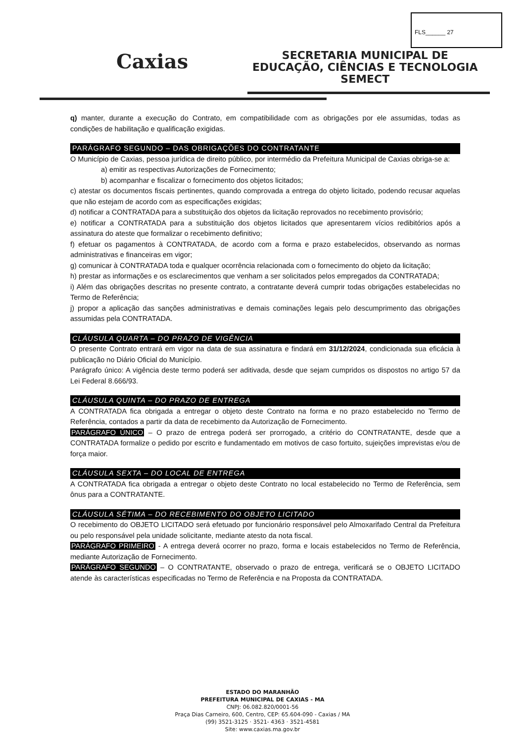FLS______ 27
Caxias
SECRETARIA MUNICIPAL DE
EDUCAÇÃO, CIÊNCIAS E TECNOLOGIA
SEMECT
q) manter, durante a execução do Contrato, em compatibilidade com as obrigações por ele assumidas, todas as condições de habilitação e qualificação exigidas.
PARÁGRAFO SEGUNDO – DAS OBRIGAÇÕES DO CONTRATANTE
O Município de Caxias, pessoa jurídica de direito público, por intermédio da Prefeitura Municipal de Caxias obriga-se a:
a) emitir as respectivas Autorizações de Fornecimento;
b) acompanhar e fiscalizar o fornecimento dos objetos licitados;
c) atestar os documentos fiscais pertinentes, quando comprovada a entrega do objeto licitado, podendo recusar aquelas que não estejam de acordo com as especificações exigidas;
d) notificar a CONTRATADA para a substituição dos objetos da licitação reprovados no recebimento provisório;
e) notificar a CONTRATADA para a substituição dos objetos licitados que apresentarem vícios redibitórios após a assinatura do ateste que formalizar o recebimento definitivo;
f) efetuar os pagamentos à CONTRATADA, de acordo com a forma e prazo estabelecidos, observando as normas administrativas e financeiras em vigor;
g) comunicar à CONTRATADA toda e qualquer ocorrência relacionada com o fornecimento do objeto da licitação;
h) prestar as informações e os esclarecimentos que venham a ser solicitados pelos empregados da CONTRATADA;
i) Além das obrigações descritas no presente contrato, a contratante deverá cumprir todas obrigações estabelecidas no Termo de Referência;
j) propor a aplicação das sanções administrativas e demais cominações legais pelo descumprimento das obrigações assumidas pela CONTRATADA.
CLÁUSULA QUARTA – DO PRAZO DE VIGÊNCIA
O presente Contrato entrará em vigor na data de sua assinatura e findará em 31/12/2024, condicionada sua eficácia à publicação no Diário Oficial do Município.
Parágrafo único: A vigência deste termo poderá ser aditivada, desde que sejam cumpridos os dispostos no artigo 57 da Lei Federal 8.666/93.
CLÁUSULA QUINTA – DO PRAZO DE ENTREGA
A CONTRATADA fica obrigada a entregar o objeto deste Contrato na forma e no prazo estabelecido no Termo de Referência, contados a partir da data de recebimento da Autorização de Fornecimento.
PARÁGRAFO ÚNICO – O prazo de entrega poderá ser prorrogado, a critério do CONTRATANTE, desde que a CONTRATADA formalize o pedido por escrito e fundamentado em motivos de caso fortuito, sujeições imprevistas e/ou de força maior.
CLÁUSULA SEXTA – DO LOCAL DE ENTREGA
A CONTRATADA fica obrigada a entregar o objeto deste Contrato no local estabelecido no Termo de Referência, sem ônus para a CONTRATANTE.
CLÁUSULA SÉTIMA – DO RECEBIMENTO DO OBJETO LICITADO
O recebimento do OBJETO LICITADO será efetuado por funcionário responsável pelo Almoxarifado Central da Prefeitura ou pelo responsável pela unidade solicitante, mediante atesto da nota fiscal.
PARÁGRAFO PRIMEIRO - A entrega deverá ocorrer no prazo, forma e locais estabelecidos no Termo de Referência, mediante Autorização de Fornecimento.
PARÁGRAFO SEGUNDO – O CONTRATANTE, observado o prazo de entrega, verificará se o OBJETO LICITADO atende às características especificadas no Termo de Referência e na Proposta da CONTRATADA.
ESTADO DO MARANHÃO
PREFEITURA MUNICIPAL DE CAXIAS - MA
CNPJ: 06.082.820/0001-56
Praça Dias Carneiro, 600, Centro, CEP: 65.604-090 - Caxias / MA
(99) 3521-3125 · 3521- 4363 · 3521-4581
Site: www.caxias.ma.gov.br